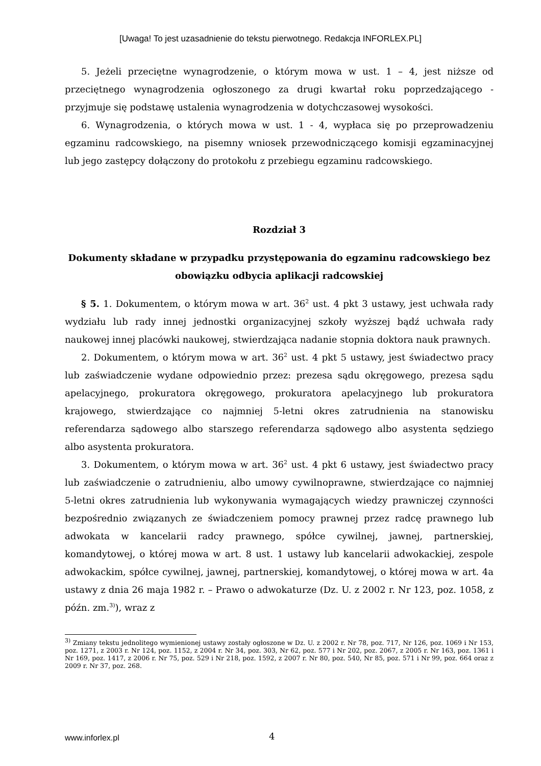[Uwaga! To jest uzasadnienie do tekstu pierwotnego. Redakcja INFORLEX.PL]
5. Jeżeli przeciętne wynagrodzenie, o którym mowa w ust. 1 – 4, jest niższe od przeciętnego wynagrodzenia ogłoszonego za drugi kwartał roku poprzedzającego - przyjmuje się podstawę ustalenia wynagrodzenia w dotychczasowej wysokości.
6. Wynagrodzenia, o których mowa w ust. 1 - 4, wypłaca się po przeprowadzeniu egzaminu radcowskiego, na pisemny wniosek przewodniczącego komisji egzaminacyjnej lub jego zastępcy dołączony do protokołu z przebiegu egzaminu radcowskiego.
Rozdział 3
Dokumenty składane w przypadku przystępowania do egzaminu radcowskiego bez obowiązku odbycia aplikacji radcowskiej
§ 5. 1. Dokumentem, o którym mowa w art. 36<sup>2</sup> ust. 4 pkt 3 ustawy, jest uchwała rady wydziału lub rady innej jednostki organizacyjnej szkoły wyższej bądź uchwała rady naukowej innej placówki naukowej, stwierdzająca nadanie stopnia doktora nauk prawnych.
2. Dokumentem, o którym mowa w art. 36<sup>2</sup> ust. 4 pkt 5 ustawy, jest świadectwo pracy lub zaświadczenie wydane odpowiednio przez: prezesa sądu okręgowego, prezesa sądu apelacyjnego, prokuratora okręgowego, prokuratora apelacyjnego lub prokuratora krajowego, stwierdzające co najmniej 5-letni okres zatrudnienia na stanowisku referendarza sądowego albo starszego referendarza sądowego albo asystenta sędziego albo asystenta prokuratora.
3. Dokumentem, o którym mowa w art. 36<sup>2</sup> ust. 4 pkt 6 ustawy, jest świadectwo pracy lub zaświadczenie o zatrudnieniu, albo umowy cywilnoprawne, stwierdzające co najmniej 5-letni okres zatrudnienia lub wykonywania wymagających wiedzy prawniczej czynności bezpośrednio związanych ze świadczeniem pomocy prawnej przez radcę prawnego lub adwokata w kancelarii radcy prawnego, spółce cywilnej, jawnej, partnerskiej, komandytowej, o której mowa w art. 8 ust. 1 ustawy lub kancelarii adwokackiej, zespole adwokackim, spółce cywilnej, jawnej, partnerskiej, komandytowej, o której mowa w art. 4a ustawy z dnia 26 maja 1982 r. – Prawo o adwokaturze (Dz. U. z 2002 r. Nr 123, poz. 1058, z późn. zm.<sup>3)</sup>), wraz z
<sup>3)</sup> Zmiany tekstu jednolitego wymienionej ustawy zostały ogłoszone w Dz. U. z 2002 r. Nr 78, poz. 717, Nr 126, poz. 1069 i Nr 153, poz. 1271, z 2003 r. Nr 124, poz. 1152, z 2004 r. Nr 34, poz. 303, Nr 62, poz. 577 i Nr 202, poz. 2067, z 2005 r. Nr 163, poz. 1361 i Nr 169, poz. 1417, z 2006 r. Nr 75, poz. 529 i Nr 218, poz. 1592, z 2007 r. Nr 80, poz. 540, Nr 85, poz. 571 i Nr 99, poz. 664 oraz z 2009 r. Nr 37, poz. 268.
www.inforlex.pl 4